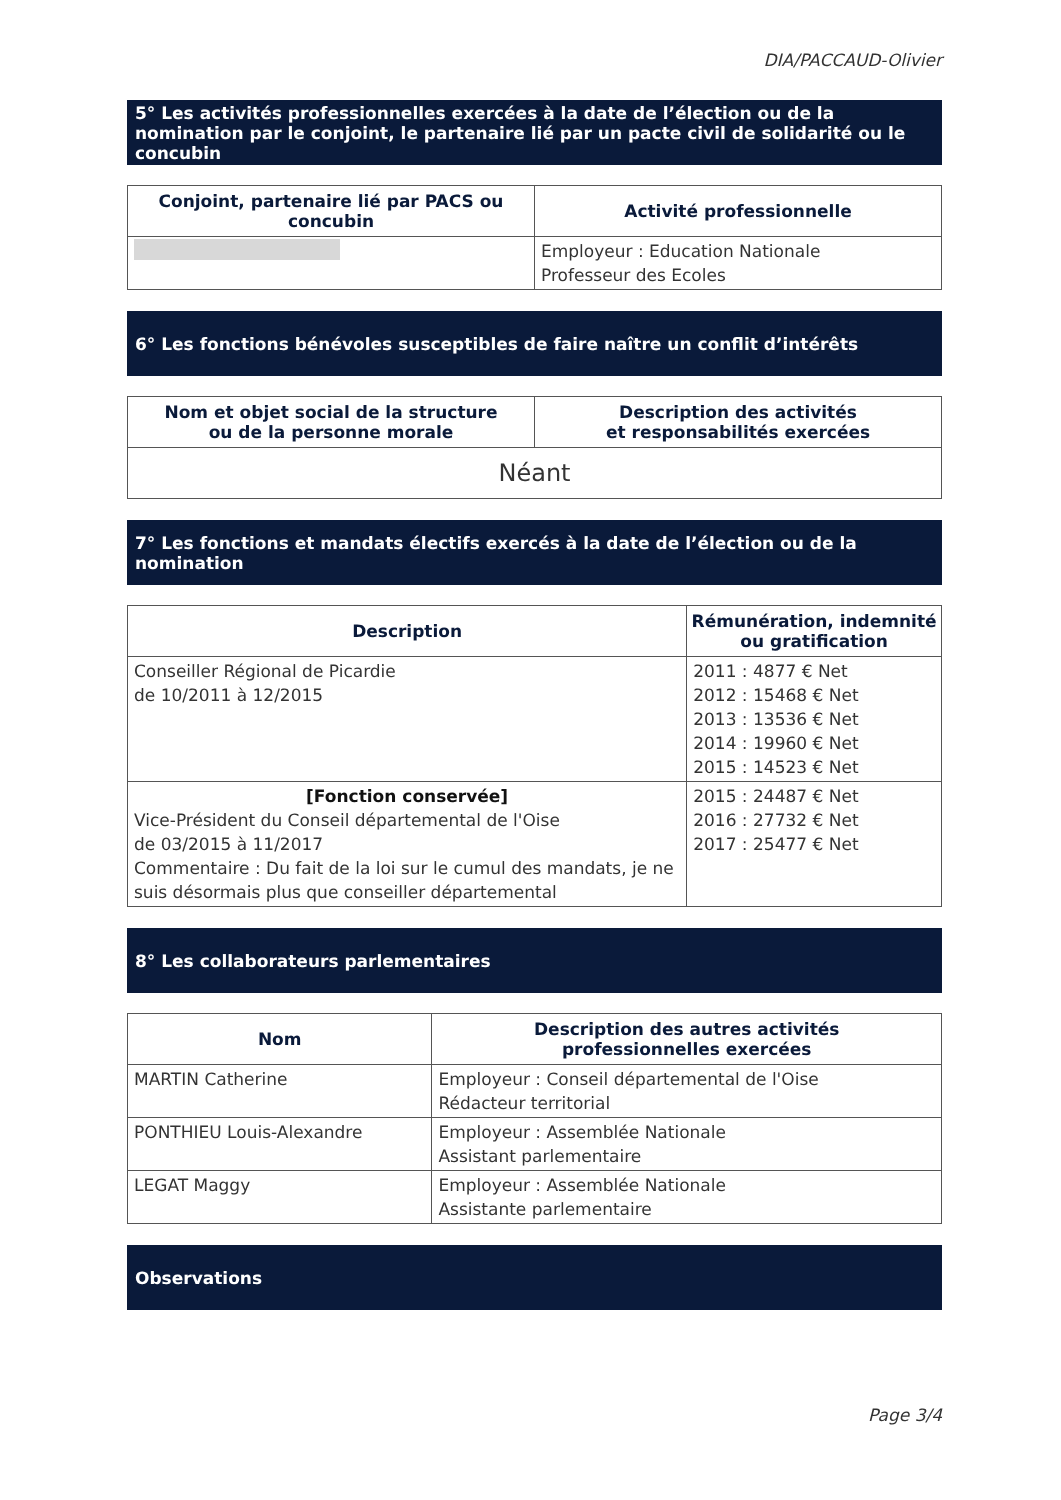DIA/PACCAUD-Olivier
5° Les activités professionnelles exercées à la date de l’élection ou de la nomination par le conjoint, le partenaire lié par un pacte civil de solidarité ou le concubin
| Conjoint, partenaire lié par PACS ou concubin | Activité professionnelle |
| --- | --- |
| | Employeur : Education Nationale Professeur des Ecoles |
6° Les fonctions bénévoles susceptibles de faire naître un conflit d’intérêts
| Nom et objet social de la structure ou de la personne morale | Description des activités et responsabilités exercées |
| --- | --- |
| Néant | |
7° Les fonctions et mandats électifs exercés à la date de l’élection ou de la nomination
| Description | Rémunération, indemnité ou gratification |
| --- | --- |
| Conseiller Régional de Picardie de 10/2011 à 12/2015 | 2011 : 4877 € Net 2012 : 15468 € Net 2013 : 13536 € Net 2014 : 19960 € Net 2015 : 14523 € Net |
| [Fonction conservée] Vice-Président du Conseil départemental de l'Oise de 03/2015 à 11/2017 Commentaire : Du fait de la loi sur le cumul des mandats, je ne suis désormais plus que conseiller départemental | 2015 : 24487 € Net 2016 : 27732 € Net 2017 : 25477 € Net |
8° Les collaborateurs parlementaires
| Nom | Description des autres activités professionnelles exercées |
| --- | --- |
| MARTIN Catherine | Employeur : Conseil départemental de l'Oise Rédacteur territorial |
| PONTHIEU Louis-Alexandre | Employeur : Assemblée Nationale Assistant parlementaire |
| LEGAT Maggy | Employeur : Assemblée Nationale Assistante parlementaire |
Observations
Page 3/4